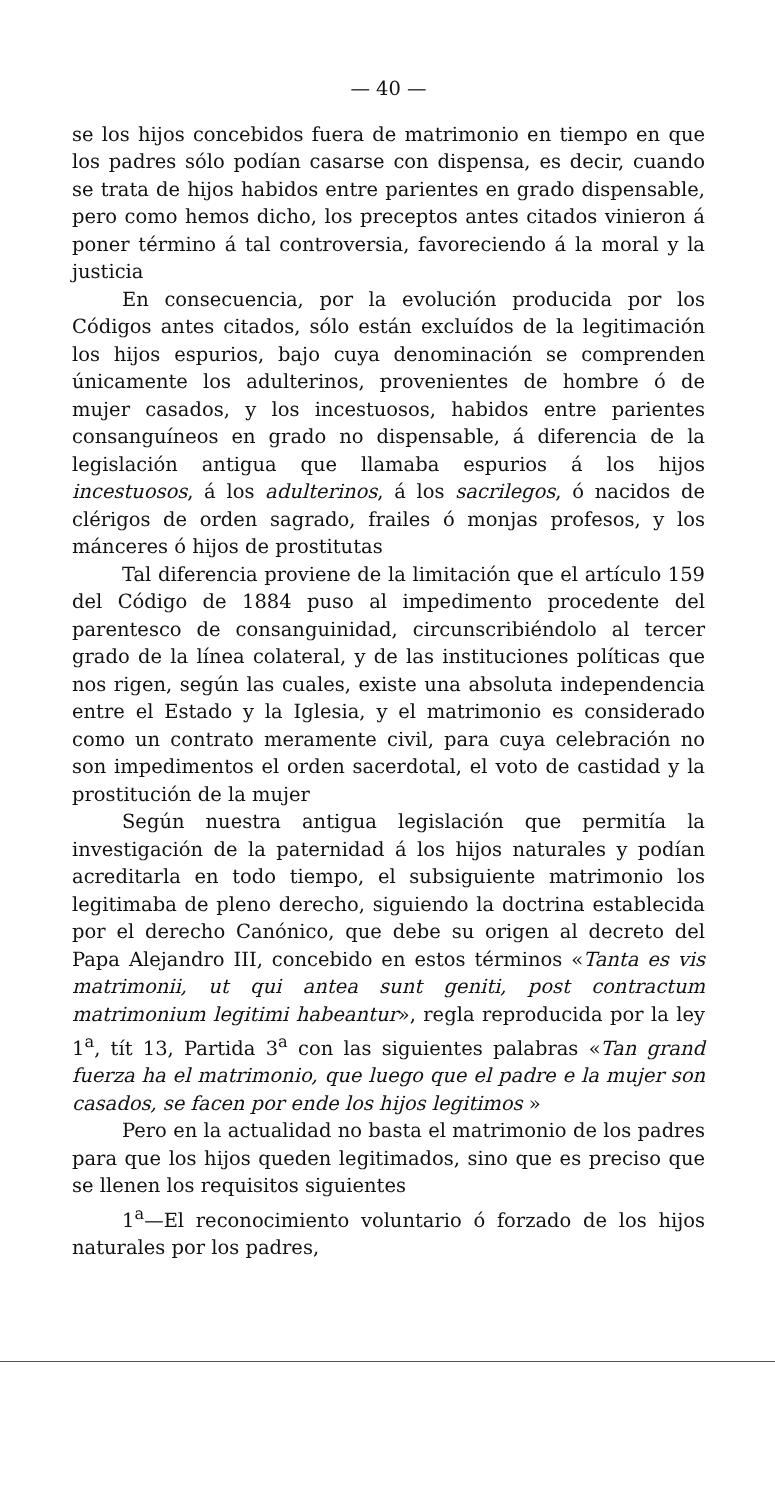— 40 —
se los hijos concebidos fuera de matrimonio en tiempo en que los padres sólo podían casarse con dispensa, es decir, cuando se trata de hijos habidos entre parientes en grado dispensable, pero como hemos dicho, los preceptos antes citados vinieron á poner término á tal controversia, favoreciendo á la moral y la justicia
En consecuencia, por la evolución producida por los Códigos antes citados, sólo están excluídos de la legitimación los hijos espurios, bajo cuya denominación se comprenden únicamente los adulterinos, provenientes de hombre ó de mujer casados, y los incestuosos, habidos entre parientes consanguíneos en grado no dispensable, á diferencia de la legislación antigua que llamaba espurios á los hijos incestuosos, á los adulterinos, á los sacrilegos, ó nacidos de clérigos de orden sagrado, frailes ó monjas profesos, y los mánceres ó hijos de prostitutas
Tal diferencia proviene de la limitación que el artículo 159 del Código de 1884 puso al impedimento procedente del parentesco de consanguinidad, circunscribiéndolo al tercer grado de la línea colateral, y de las instituciones políticas que nos rigen, según las cuales, existe una absoluta independencia entre el Estado y la Iglesia, y el matrimonio es considerado como un contrato meramente civil, para cuya celebración no son impedimentos el orden sacerdotal, el voto de castidad y la prostitución de la mujer
Según nuestra antigua legislación que permitía la investigación de la paternidad á los hijos naturales y podían acreditarla en todo tiempo, el subsiguiente matrimonio los legitimaba de pleno derecho, siguiendo la doctrina establecida por el derecho Canónico, que debe su origen al decreto del Papa Alejandro III, concebido en estos términos «Tanta es vis matrimonii, ut qui antea sunt geniti, post contractum matrimonium legitimi habeantur», regla reproducida por la ley 1<sup>a</sup>, tít 13, Partida 3<sup>a</sup> con las siguientes palabras «Tan grand fuerza ha el matrimonio, que luego que el padre e la mujer son casados, se facen por ende los hijos legitimos »
Pero en la actualidad no basta el matrimonio de los padres para que los hijos queden legitimados, sino que es preciso que se llenen los requisitos siguientes
1<sup>a</sup>—El reconocimiento voluntario ó forzado de los hijos naturales por los padres,